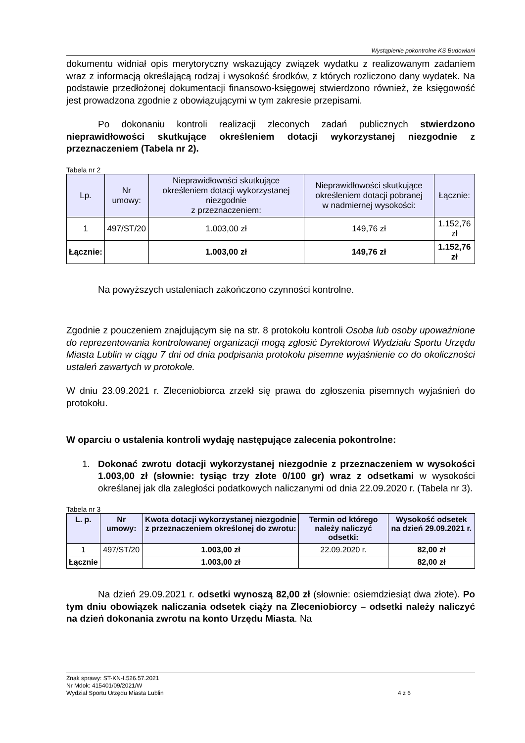Wystąpienie pokontrolne KS Budowlani
dokumentu widniał opis merytoryczny wskazujący związek wydatku z realizowanym zadaniem wraz z informacją określającą rodzaj i wysokość środków, z których rozliczono dany wydatek. Na podstawie przedłożonej dokumentacji finansowo-księgowej stwierdzono również, że księgowość jest prowadzona zgodnie z obowiązującymi w tym zakresie przepisami.
Po dokonaniu kontroli realizacji zleconych zadań publicznych stwierdzono nieprawidłowości skutkujące określeniem dotacji wykorzystanej niezgodnie z przeznaczeniem (Tabela nr 2).
Tabela nr 2
| Lp. | Nr umowy: | Nieprawidłowości skutkujące określeniem dotacji wykorzystanej niezgodnie z przeznaczeniem: | Nieprawidłowości skutkujące określeniem dotacji pobranej w nadmiernej wysokości: | Łącznie: |
| --- | --- | --- | --- | --- |
| 1 | 497/ST/20 | 1.003,00 zł | 149,76 zł | 1.152,76 zł |
| Łącznie: | | 1.003,00 zł | 149,76 zł | 1.152,76 zł |
Na powyższych ustaleniach zakończono czynności kontrolne.
Zgodnie z pouczeniem znajdującym się na str. 8 protokołu kontroli Osoba lub osoby upoważnione do reprezentowania kontrolowanej organizacji mogą zgłosić Dyrektorowi Wydziału Sportu Urzędu Miasta Lublin w ciągu 7 dni od dnia podpisania protokołu pisemne wyjaśnienie co do okoliczności ustaleń zawartych w protokole.
W dniu 23.09.2021 r. Zleceniobiorca zrzekł się prawa do zgłoszenia pisemnych wyjaśnień do protokołu.
W oparciu o ustalenia kontroli wydaję następujące zalecenia pokontrolne:
1. Dokonać zwrotu dotacji wykorzystanej niezgodnie z przeznaczeniem w wysokości 1.003,00 zł (słownie: tysiąc trzy złote 0/100 gr) wraz z odsetkami w wysokości określanej jak dla zaległości podatkowych naliczanymi od dnia 22.09.2020 r. (Tabela nr 3).
Tabela nr 3
| L. p. | Nr umowy: | Kwota dotacji wykorzystanej niezgodnie z przeznaczeniem określonej do zwrotu: | Termin od którego należy naliczyć odsetki: | Wysokość odsetek na dzień 29.09.2021 r. |
| --- | --- | --- | --- | --- |
| 1 | 497/ST/20 | 1.003,00 zł | 22.09.2020 r. | 82,00 zł |
| Łącznie | | 1.003,00 zł | | 82,00 zł |
Na dzień 29.09.2021 r. odsetki wynoszą 82,00 zł (słownie: osiemdziesiąt dwa złote). Po tym dniu obowiązek naliczania odsetek ciąży na Zleceniobiorcy – odsetki należy naliczyć na dzień dokonania zwrotu na konto Urzędu Miasta. Na
Znak sprawy: ST-KN-I.526.57.2021
Nr Mdok: 415401/09/2021/W
Wydział Sportu Urzędu Miasta Lublin 4 z 6